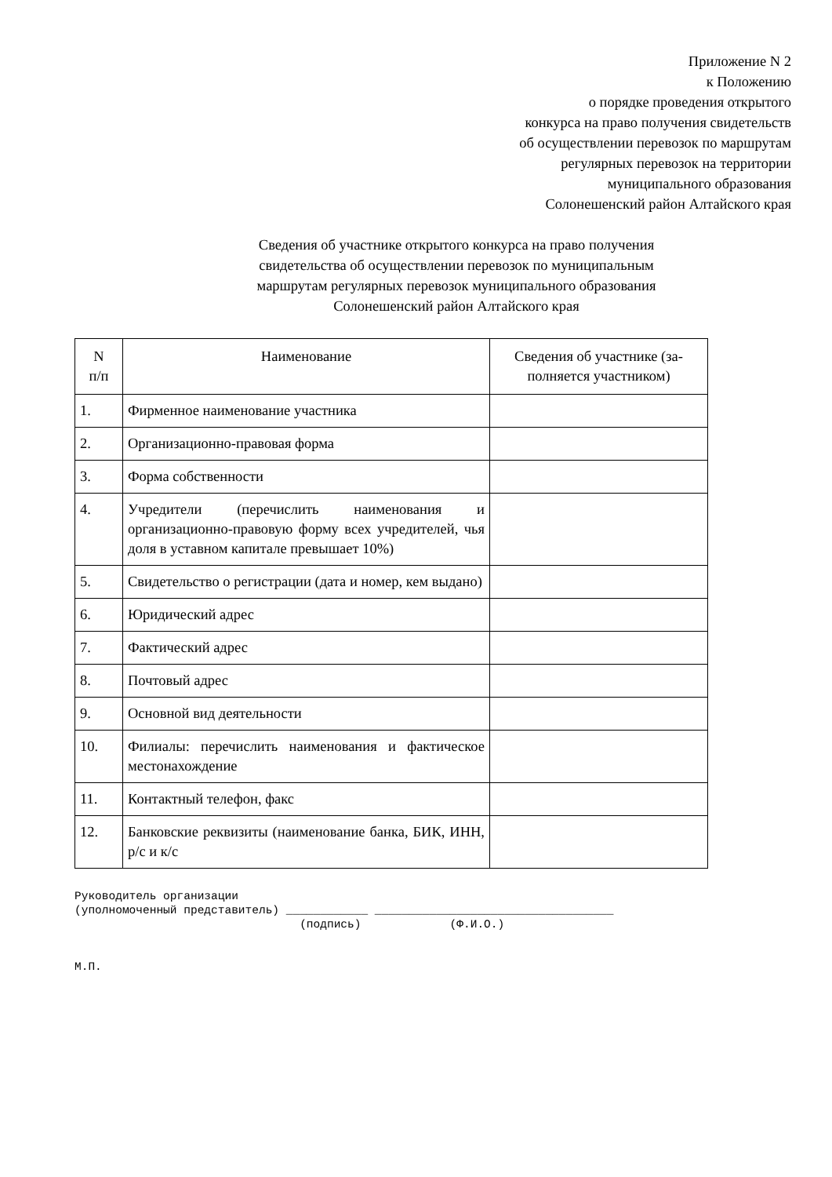Приложение N 2
к Положению
о порядке проведения открытого
конкурса на право получения свидетельств
об осуществлении перевозок по маршрутам
регулярных перевозок на территории
муниципального образования
Солонешенский район Алтайского края
Сведения об участнике открытого конкурса на право получения
свидетельства об осуществлении перевозок по муниципальным
маршрутам регулярных перевозок муниципального образования
Солонешенский район Алтайского края
| N п/п | Наименование | Сведения об участнике (за- полняется участником) |
| --- | --- | --- |
| 1. | Фирменное наименование участника | |
| 2. | Организационно-правовая форма | |
| 3. | Форма собственности | |
| 4. | Учредители (перечислить наименования и организационно-правовую форму всех учредителей, чья доля в уставном капитале превышает 10%) | |
| 5. | Свидетельство о регистрации (дата и номер, кем выдано) | |
| 6. | Юридический адрес | |
| 7. | Фактический адрес | |
| 8. | Почтовый адрес | |
| 9. | Основной вид деятельности | |
| 10. | Филиалы: перечислить наименования и фактическое местонахождение | |
| 11. | Контактный телефон, факс | |
| 12. | Банковские реквизиты (наименование банка, БИК, ИНН, р/с и к/с | |
Руководитель организации (уполномоченный представитель) ____________ ___________________________________ (подпись) (Ф.И.О.) М.П.